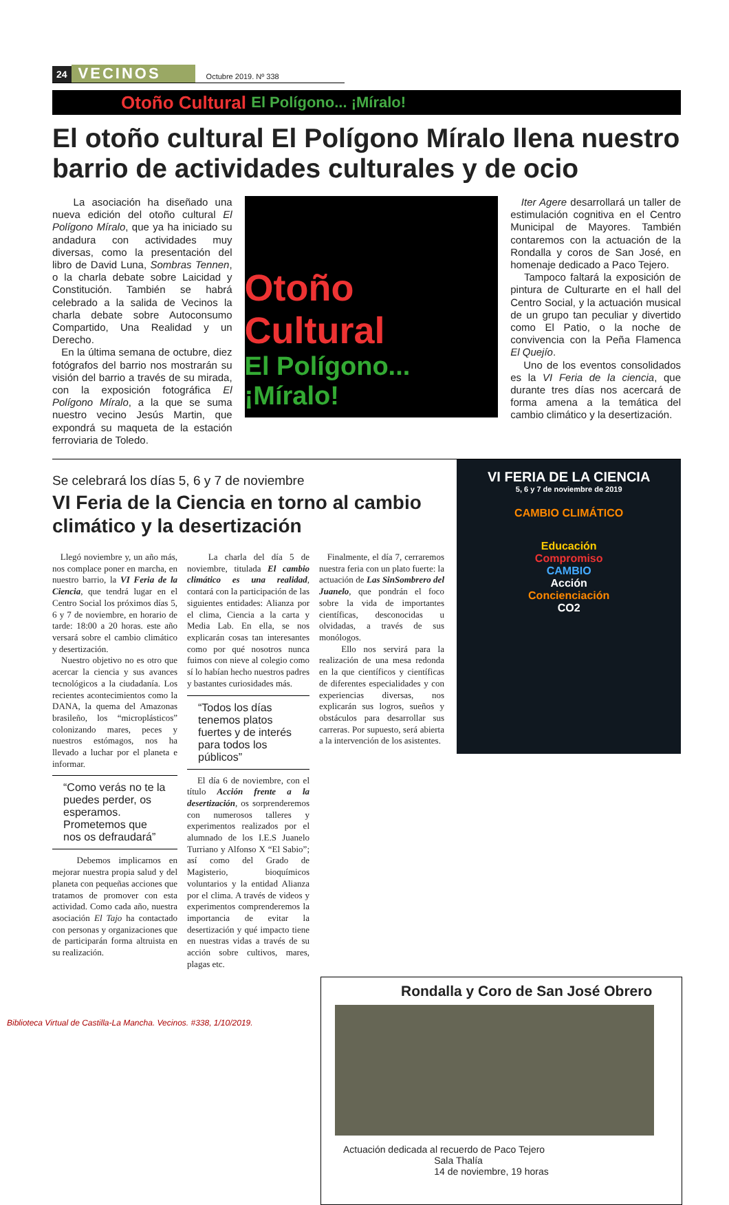24 VECINOS Octubre 2019. Nº 338
Otoño Cultural El Polígono... ¡Míralo!
El otoño cultural El Polígono Míralo llena nuestro barrio de actividades culturales y de ocio
La asociación ha diseñado una nueva edición del otoño cultural El Polígono Míralo, que ya ha iniciado su andadura con actividades muy diversas, como la presentación del libro de David Luna, Sombras Tennen, o la charla debate sobre Laicidad y Constitución. También se habrá celebrado a la salida de Vecinos la charla debate sobre Autoconsumo Compartido, Una Realidad y un Derecho.
En la última semana de octubre, diez fotógrafos del barrio nos mostrarán su visión del barrio a través de su mirada, con la exposición fotográfica El Polígono Míralo, a la que se suma nuestro vecino Jesús Martin, que expondrá su maqueta de la estación ferroviaria de Toledo.
Otoño Cultural
El Polígono... ¡Míralo!
Iter Agere desarrollará un taller de estimulación cognitiva en el Centro Municipal de Mayores. También contaremos con la actuación de la Rondalla y coros de San José, en homenaje dedicado a Paco Tejero.
Tampoco faltará la exposición de pintura de Culturarte en el hall del Centro Social, y la actuación musical de un grupo tan peculiar y divertido como El Patio, o la noche de convivencia con la Peña Flamenca El Quejío.
Uno de los eventos consolidados es la VI Feria de la ciencia, que durante tres días nos acercará de forma amena a la temática del cambio climático y la desertización.
Se celebrará los días 5, 6 y 7 de noviembre
VI Feria de la Ciencia en torno al cambio climático y la desertización
Llegó noviembre y, un año más, nos complace poner en marcha, en nuestro barrio, la VI Feria de la Ciencia, que tendrá lugar en el Centro Social los próximos días 5, 6 y 7 de noviembre, en horario de tarde: 18:00 a 20 horas. este año versará sobre el cambio climático y desertización.
Nuestro objetivo no es otro que acercar la ciencia y sus avances tecnológicos a la ciudadanía. Los recientes acontecimientos como la DANA, la quema del Amazonas brasileño, los “microplásticos” colonizando mares, peces y nuestros estómagos, nos ha llevado a luchar por el planeta e informar.
“Como verás no te la puedes perder, os esperamos. Prometemos que nos os defraudará”
Debemos implicarnos en mejorar nuestra propia salud y del planeta con pequeñas acciones que tratamos de promover con esta actividad. Como cada año, nuestra asociación El Tajo ha contactado con personas y organizaciones que de participarán forma altruista en su realización.
La charla del día 5 de noviembre, titulada El cambio climático es una realidad, contará con la participación de las siguientes entidades: Alianza por el clima, Ciencia a la carta y Media Lab. En ella, se nos explicarán cosas tan interesantes como por qué nosotros nunca fuimos con nieve al colegio como sí lo habían hecho nuestros padres y bastantes curiosidades más.
“Todos los días tenemos platos fuertes y de interés para todos los públicos”
El día 6 de noviembre, con el título Acción frente a la desertización, os sorprenderemos con numerosos talleres y experimentos realizados por el alumnado de los I.E.S Juanelo Turriano y Alfonso X “El Sabio”; así como del Grado de Magisterio, bioquímicos voluntarios y la entidad Alianza por el clima. A través de videos y experimentos comprenderemos la importancia de evitar la desertización y qué impacto tiene en nuestras vidas a través de su acción sobre cultivos, mares, plagas etc.
Finalmente, el día 7, cerraremos nuestra feria con un plato fuerte: la actuación de Las SinSombrero del Juanelo, que pondrán el foco sobre la vida de importantes científicas, desconocidas u olvidadas, a través de sus monólogos.
Ello nos servirá para la realización de una mesa redonda en la que científicos y científicas de diferentes especialidades y con experiencias diversas, nos explicarán sus logros, sueños y obstáculos para desarrollar sus carreras. Por supuesto, será abierta a la intervención de los asistentes.
VI FERIA DE LA CIENCIA
5, 6 y 7 de noviembre de 2019
CAMBIO CLIMÁTICO
Educación
Compromiso
CAMBIO
Acción
Concienciación
CO2
Rondalla y Coro de San José Obrero
Actuación dedicada al recuerdo de Paco Tejero
Sala Thalía
14 de noviembre, 19 horas
Biblioteca Virtual de Castilla-La Mancha. Vecinos. #338, 1/10/2019.